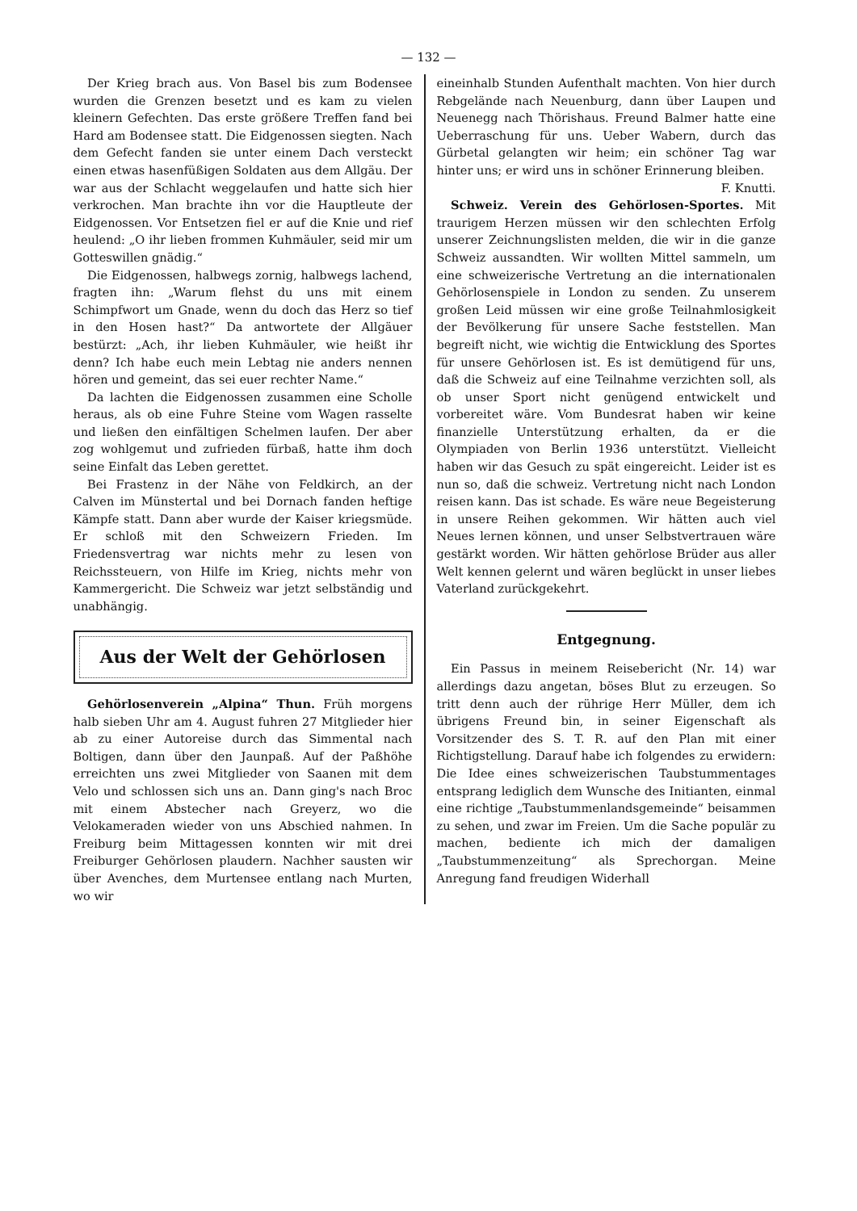— 132 —
Der Krieg brach aus. Von Basel bis zum Bodensee wurden die Grenzen besetzt und es kam zu vielen kleinern Gefechten. Das erste größere Treffen fand bei Hard am Bodensee statt. Die Eidgenossen siegten. Nach dem Gefecht fanden sie unter einem Dach versteckt einen etwas hasenfüßigen Soldaten aus dem Allgäu. Der war aus der Schlacht weggelaufen und hatte sich hier verkrochen. Man brachte ihn vor die Hauptleute der Eidgenossen. Vor Entsetzen fiel er auf die Knie und rief heulend: „O ihr lieben frommen Kuhmäuler, seid mir um Gotteswillen gnädig.“
Die Eidgenossen, halbwegs zornig, halbwegs lachend, fragten ihn: „Warum flehst du uns mit einem Schimpfwort um Gnade, wenn du doch das Herz so tief in den Hosen hast?“ Da antwortete der Allgäuer bestürzt: „Ach, ihr lieben Kuhmäuler, wie heißt ihr denn? Ich habe euch mein Lebtag nie anders nennen hören und gemeint, das sei euer rechter Name.“
Da lachten die Eidgenossen zusammen eine Scholle heraus, als ob eine Fuhre Steine vom Wagen rasselte und ließen den einfältigen Schelmen laufen. Der aber zog wohlgemut und zufrieden fürbaß, hatte ihm doch seine Einfalt das Leben gerettet.
Bei Frastenz in der Nähe von Feldkirch, an der Calven im Münstertal und bei Dornach fanden heftige Kämpfe statt. Dann aber wurde der Kaiser kriegsmüde. Er schloß mit den Schweizern Frieden. Im Friedensvertrag war nichts mehr zu lesen von Reichssteuern, von Hilfe im Krieg, nichts mehr von Kammergericht. Die Schweiz war jetzt selbständig und unabhängig.
Aus der Welt der Gehörlosen
Gehörlosenverein „Alpina“ Thun. Früh morgens halb sieben Uhr am 4. August fuhren 27 Mitglieder hier ab zu einer Autoreise durch das Simmental nach Boltigen, dann über den Jaunpaß. Auf der Paßhöhe erreichten uns zwei Mitglieder von Saanen mit dem Velo und schlossen sich uns an. Dann ging's nach Broc mit einem Abstecher nach Greyerz, wo die Velokameraden wieder von uns Abschied nahmen. In Freiburg beim Mittagessen konnten wir mit drei Freiburger Gehörlosen plaudern. Nachher sausten wir über Avenches, dem Murtensee entlang nach Murten, wo wir
eineinhalb Stunden Aufenthalt machten. Von hier durch Rebgelände nach Neuenburg, dann über Laupen und Neuenegg nach Thörishaus. Freund Balmer hatte eine Ueberraschung für uns. Ueber Wabern, durch das Gürbetal gelangten wir heim; ein schöner Tag war hinter uns; er wird uns in schöner Erinnerung bleiben.
F. Knutti.
Schweiz. Verein des Gehörlosen-Sportes. Mit traurigem Herzen müssen wir den schlechten Erfolg unserer Zeichnungslisten melden, die wir in die ganze Schweiz aussandten. Wir wollten Mittel sammeln, um eine schweizerische Vertretung an die internationalen Gehörlosenspiele in London zu senden. Zu unserem großen Leid müssen wir eine große Teilnahmlosigkeit der Bevölkerung für unsere Sache feststellen. Man begreift nicht, wie wichtig die Entwicklung des Sportes für unsere Gehörlosen ist. Es ist demütigend für uns, daß die Schweiz auf eine Teilnahme verzichten soll, als ob unser Sport nicht genügend entwickelt und vorbereitet wäre. Vom Bundesrat haben wir keine finanzielle Unterstützung erhalten, da er die Olympiaden von Berlin 1936 unterstützt. Vielleicht haben wir das Gesuch zu spät eingereicht. Leider ist es nun so, daß die schweiz. Vertretung nicht nach London reisen kann. Das ist schade. Es wäre neue Begeisterung in unsere Reihen gekommen. Wir hätten auch viel Neues lernen können, und unser Selbstvertrauen wäre gestärkt worden. Wir hätten gehörlose Brüder aus aller Welt kennen gelernt und wären beglückt in unser liebes Vaterland zurückgekehrt.
Entgegnung.
Ein Passus in meinem Reisebericht (Nr. 14) war allerdings dazu angetan, böses Blut zu erzeugen. So tritt denn auch der rührige Herr Müller, dem ich übrigens Freund bin, in seiner Eigenschaft als Vorsitzender des S. T. R. auf den Plan mit einer Richtigstellung. Darauf habe ich folgendes zu erwidern: Die Idee eines schweizerischen Taubstummentages entsprang lediglich dem Wunsche des Initianten, einmal eine richtige „Taubstummenlandsgemeinde“ beisammen zu sehen, und zwar im Freien. Um die Sache populär zu machen, bediente ich mich der damaligen „Taubstummenzeitung“ als Sprechorgan. Meine Anregung fand freudigen Widerhall